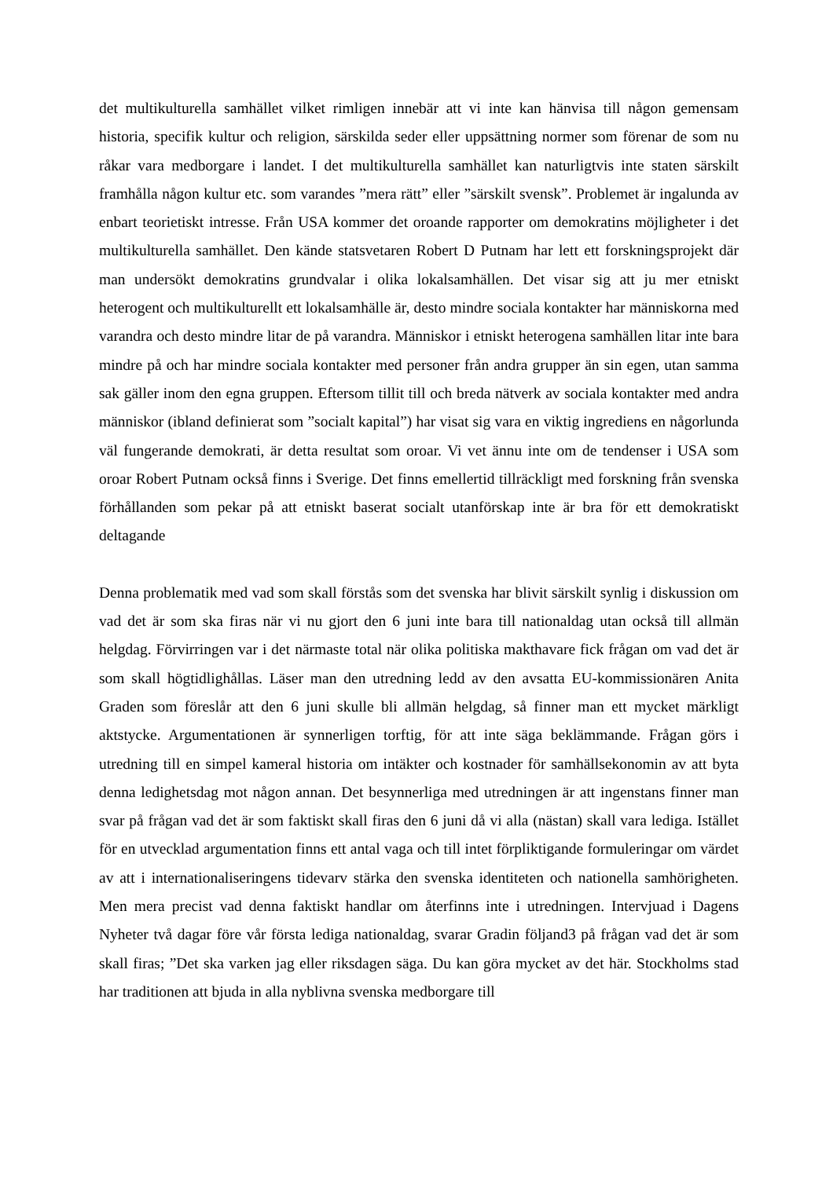det multikulturella samhället vilket rimligen innebär att vi inte kan hänvisa till någon gemensam historia, specifik kultur och religion, särskilda seder eller uppsättning normer som förenar de som nu råkar vara medborgare i landet. I det multikulturella samhället kan naturligtvis inte staten särskilt framhålla någon kultur etc. som varandes ”mera rätt” eller ”särskilt svensk”. Problemet är ingalunda av enbart teorietiskt intresse. Från USA kommer det oroande rapporter om demokratins möjligheter i det multikulturella samhället. Den kände statsvetaren Robert D Putnam har lett ett forskningsprojekt där man undersökt demokratins grundvalar i olika lokalsamhällen. Det visar sig att ju mer etniskt heterogent och multikulturellt ett lokalsamhälle är, desto mindre sociala kontakter har människorna med varandra och desto mindre litar de på varandra. Människor i etniskt heterogena samhällen litar inte bara mindre på och har mindre sociala kontakter med personer från andra grupper än sin egen, utan samma sak gäller inom den egna gruppen. Eftersom tillit till och breda nätverk av sociala kontakter med andra människor (ibland definierat som ”socialt kapital”) har visat sig vara en viktig ingrediens en någorlunda väl fungerande demokrati, är detta resultat som oroar. Vi vet ännu inte om de tendenser i USA som oroar Robert Putnam också finns i Sverige. Det finns emellertid tillräckligt med forskning från svenska förhållanden som pekar på att etniskt baserat socialt utanförskap inte är bra för ett demokratiskt deltagande
Denna problematik med vad som skall förstås som det svenska har blivit särskilt synlig i diskussion om vad det är som ska firas när vi nu gjort den 6 juni inte bara till nationaldag utan också till allmän helgdag. Förvirringen var i det närmaste total när olika politiska makthavare fick frågan om vad det är som skall högtidlighållas. Läser man den utredning ledd av den avsatta EU-kommissionären Anita Graden som föreslår att den 6 juni skulle bli allmän helgdag, så finner man ett mycket märkligt aktstycke. Argumentationen är synnerligen torftig, för att inte säga beklämmande. Frågan görs i utredning till en simpel kameral historia om intäkter och kostnader för samhällsekonomin av att byta denna ledighetsdag mot någon annan. Det besynnerliga med utredningen är att ingenstans finner man svar på frågan vad det är som faktiskt skall firas den 6 juni då vi alla (nästan) skall vara lediga. Istället för en utvecklad argumentation finns ett antal vaga och till intet förpliktigande formuleringar om värdet av att i internationaliseringens tidevarv stärka den svenska identiteten och nationella samhörigheten. Men mera precist vad denna faktiskt handlar om återfinns inte i utredningen. Intervjuad i Dagens Nyheter två dagar före vår första lediga nationaldag, svarar Gradin följand3 på frågan vad det är som skall firas; ”Det ska varken jag eller riksdagen säga. Du kan göra mycket av det här. Stockholms stad har traditionen att bjuda in alla nyblivna svenska medborgare till